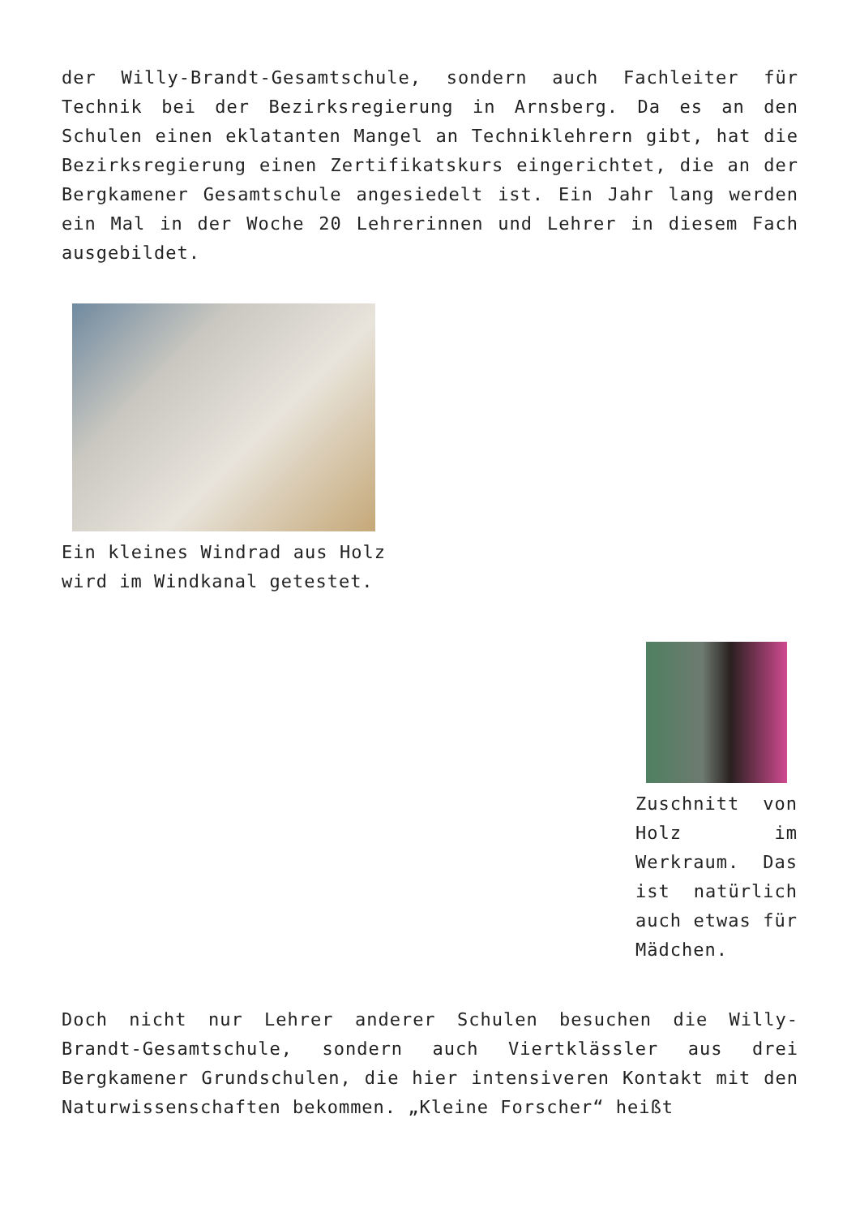der Willy-Brandt-Gesamtschule, sondern auch Fachleiter für Technik bei der Bezirksregierung in Arnsberg. Da es an den Schulen einen eklatanten Mangel an Techniklehrern gibt, hat die Bezirksregierung einen Zertifikatskurs eingerichtet, die an der Bergkamener Gesamtschule angesiedelt ist. Ein Jahr lang werden ein Mal in der Woche 20 Lehrerinnen und Lehrer in diesem Fach ausgebildet.
Ein kleines Windrad aus Holz wird im Windkanal getestet.
Zuschnitt von Holz im Werkraum. Das ist natürlich auch etwas für Mädchen.
Doch nicht nur Lehrer anderer Schulen besuchen die Willy-Brandt-Gesamtschule, sondern auch Viertklässler aus drei Bergkamener Grundschulen, die hier intensiveren Kontakt mit den Naturwissenschaften bekommen. „Kleine Forscher“ heißt